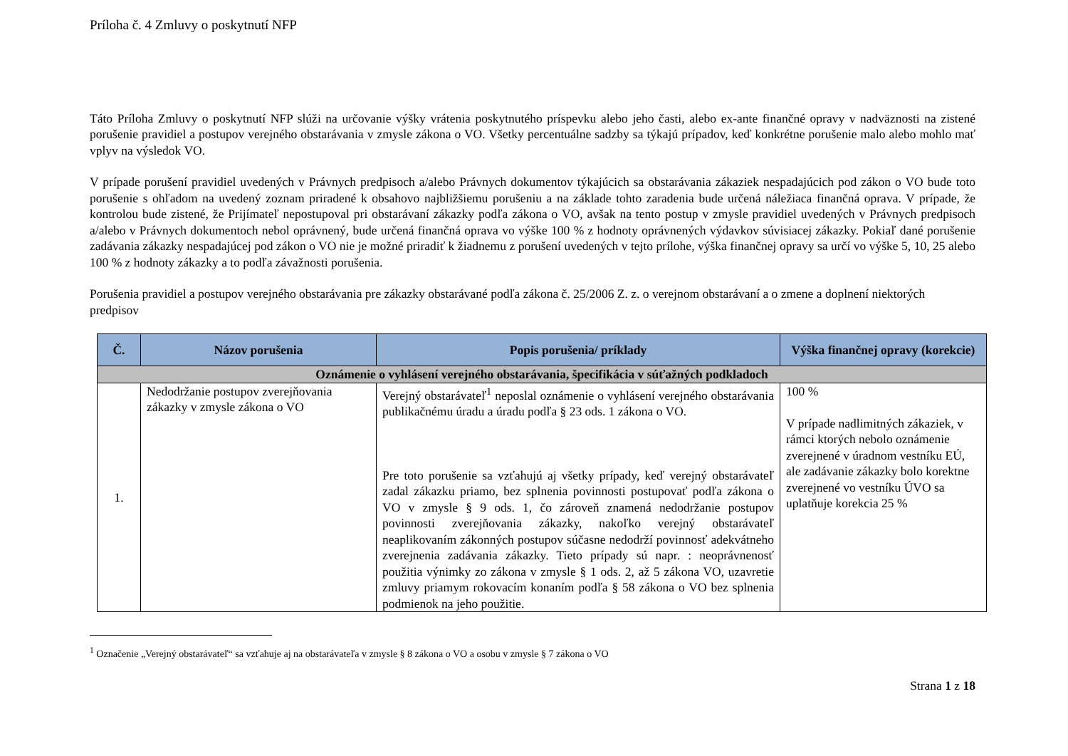Príloha č. 4 Zmluvy o poskytnutí NFP
Táto Príloha Zmluvy o poskytnutí NFP slúži na určovanie výšky vrátenia poskytnutého príspevku alebo jeho časti, alebo ex-ante finančné opravy v nadväznosti na zistené porušenie pravidiel a postupov verejného obstarávania v zmysle zákona o VO. Všetky percentuálne sadzby sa týkajú prípadov, keď konkrétne porušenie malo alebo mohlo mať vplyv na výsledok VO.
V prípade porušení pravidiel uvedených v Právnych predpisoch a/alebo Právnych dokumentov týkajúcich sa obstarávania zákaziek nespadajúcich pod zákon o VO bude toto porušenie s ohľadom na uvedený zoznam priradené k obsahovo najbližšiemu porušeniu a na základe tohto zaradenia bude určená náležiaca finančná oprava. V prípade, že kontrolou bude zistené, že Prijímateľ nepostupoval pri obstarávaní zákazky podľa zákona o VO, avšak na tento postup v zmysle pravidiel uvedených v Právnych predpisoch a/alebo v Právnych dokumentoch nebol oprávnený, bude určená finančná oprava vo výške 100 % z hodnoty oprávnených výdavkov súvisiacej zákazky. Pokiaľ dané porušenie zadávania zákazky nespadajúcej pod zákon o VO nie je možné priradiť k žiadnemu z porušení uvedených v tejto prílohe, výška finančnej opravy sa určí vo výške 5, 10, 25 alebo 100 % z hodnoty zákazky a to podľa závažnosti porušenia.
Porušenia pravidiel a postupov verejného obstarávania pre zákazky obstarávané podľa zákona č. 25/2006 Z. z. o verejnom obstarávaní a o zmene a doplnení niektorých predpisov
| Č. | Názov porušenia | Popis porušenia/ príklady | Výška finančnej opravy (korekcie) |
| --- | --- | --- | --- |
| Oznámenie o vyhlásení verejného obstarávania, špecifikácia v súťažných podkladoch | | | |
| 1. | Nedodržanie postupov zverejňovania zákazky v zmysle zákona o VO | Verejný obstarávateľ<sup>1</sup> neposlal oznámenie o vyhlásení verejného obstarávania publikačnému úradu a úradu podľa § 23 ods. 1 zákona o VO. Pre toto porušenie sa vzťahujú aj všetky prípady, keď verejný obstarávateľ zadal zákazku priamo, bez splnenia povinnosti postupovať podľa zákona o VO v zmysle § 9 ods. 1, čo zároveň znamená nedodržanie postupov povinnosti zverejňovania zákazky, nakoľko verejný obstarávateľ neaplikovaním zákonných postupov súčasne nedodrží povinnosť adekvátneho zverejnenia zadávania zákazky. Tieto prípady sú napr. : neoprávnenosť použitia výnimky zo zákona v zmysle § 1 ods. 2, až 5 zákona VO, uzavretie zmluvy priamym rokovacím konaním podľa § 58 zákona o VO bez splnenia podmienok na jeho použitie. | 100 % V prípade nadlimitných zákaziek, v rámci ktorých nebolo oznámenie zverejnené v úradnom vestníku EÚ, ale zadávanie zákazky bolo korektne zverejnené vo vestníku ÚVO sa uplatňuje korekcia 25 % |
<sup>1</sup> Označenie „Verejný obstarávateľ“ sa vzťahuje aj na obstarávateľa v zmysle § 8 zákona o VO a osobu v zmysle § 7 zákona o VO
Strana 1 z 18